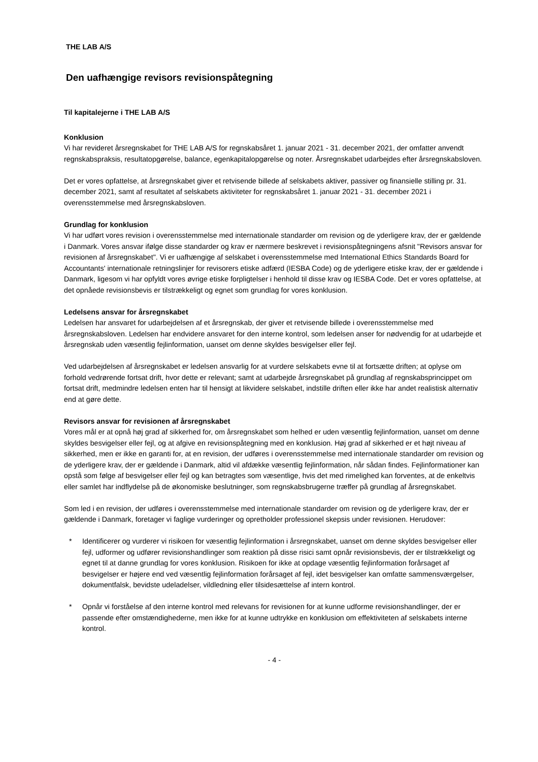THE LAB A/S
Den uafhængige revisors revisionspåtegning
Til kapitalejerne i THE LAB A/S
Konklusion
Vi har revideret årsregnskabet for THE LAB A/S for regnskabsåret 1. januar 2021 - 31. december 2021, der omfatter anvendt regnskabspraksis, resultatopgørelse, balance, egenkapitalopgørelse og noter. Årsregnskabet udarbejdes efter årsregnskabsloven.
Det er vores opfattelse, at årsregnskabet giver et retvisende billede af selskabets aktiver, passiver og finansielle stilling pr. 31. december 2021, samt af resultatet af selskabets aktiviteter for regnskabsåret 1. januar 2021 - 31. december 2021 i overensstemmelse med årsregnskabsloven.
Grundlag for konklusion
Vi har udført vores revision i overensstemmelse med internationale standarder om revision og de yderligere krav, der er gældende i Danmark. Vores ansvar ifølge disse standarder og krav er nærmere beskrevet i revisionspåtegningens afsnit "Revisors ansvar for revisionen af årsregnskabet". Vi er uafhængige af selskabet i overensstemmelse med International Ethics Standards Board for Accountants' internationale retningslinjer for revisorers etiske adfærd (IESBA Code) og de yderligere etiske krav, der er gældende i Danmark, ligesom vi har opfyldt vores øvrige etiske forpligtelser i henhold til disse krav og IESBA Code. Det er vores opfattelse, at det opnåede revisionsbevis er tilstrækkeligt og egnet som grundlag for vores konklusion.
Ledelsens ansvar for årsregnskabet
Ledelsen har ansvaret for udarbejdelsen af et årsregnskab, der giver et retvisende billede i overensstemmelse med årsregnskabsloven. Ledelsen har endvidere ansvaret for den interne kontrol, som ledelsen anser for nødvendig for at udarbejde et årsregnskab uden væsentlig fejlinformation, uanset om denne skyldes besvigelser eller fejl.
Ved udarbejdelsen af årsregnskabet er ledelsen ansvarlig for at vurdere selskabets evne til at fortsætte driften; at oplyse om forhold vedrørende fortsat drift, hvor dette er relevant; samt at udarbejde årsregnskabet på grundlag af regnskabsprincippet om fortsat drift, medmindre ledelsen enten har til hensigt at likvidere selskabet, indstille driften eller ikke har andet realistisk alternativ end at gøre dette.
Revisors ansvar for revisionen af årsregnskabet
Vores mål er at opnå høj grad af sikkerhed for, om årsregnskabet som helhed er uden væsentlig fejlinformation, uanset om denne skyldes besvigelser eller fejl, og at afgive en revisionspåtegning med en konklusion. Høj grad af sikkerhed er et højt niveau af sikkerhed, men er ikke en garanti for, at en revision, der udføres i overensstemmelse med internationale standarder om revision og de yderligere krav, der er gældende i Danmark, altid vil afdække væsentlig fejlinformation, når sådan findes. Fejlinformationer kan opstå som følge af besvigelser eller fejl og kan betragtes som væsentlige, hvis det med rimelighed kan forventes, at de enkeltvis eller samlet har indflydelse på de økonomiske beslutninger, som regnskabsbrugerne træffer på grundlag af årsregnskabet.
Som led i en revision, der udføres i overensstemmelse med internationale standarder om revision og de yderligere krav, der er gældende i Danmark, foretager vi faglige vurderinger og opretholder professionel skepsis under revisionen. Herudover:
* Identificerer og vurderer vi risikoen for væsentlig fejlinformation i årsregnskabet, uanset om denne skyldes besvigelser eller fejl, udformer og udfører revisionshandlinger som reaktion på disse risici samt opnår revisionsbevis, der er tilstrækkeligt og egnet til at danne grundlag for vores konklusion. Risikoen for ikke at opdage væsentlig fejlinformation forårsaget af besvigelser er højere end ved væsentlig fejlinformation forårsaget af fejl, idet besvigelser kan omfatte sammensværgelser, dokumentfalsk, bevidste udeladelser, vildledning eller tilsidesættelse af intern kontrol.
* Opnår vi forståelse af den interne kontrol med relevans for revisionen for at kunne udforme revisionshandlinger, der er passende efter omstændighederne, men ikke for at kunne udtrykke en konklusion om effektiviteten af selskabets interne kontrol.
- 4 -